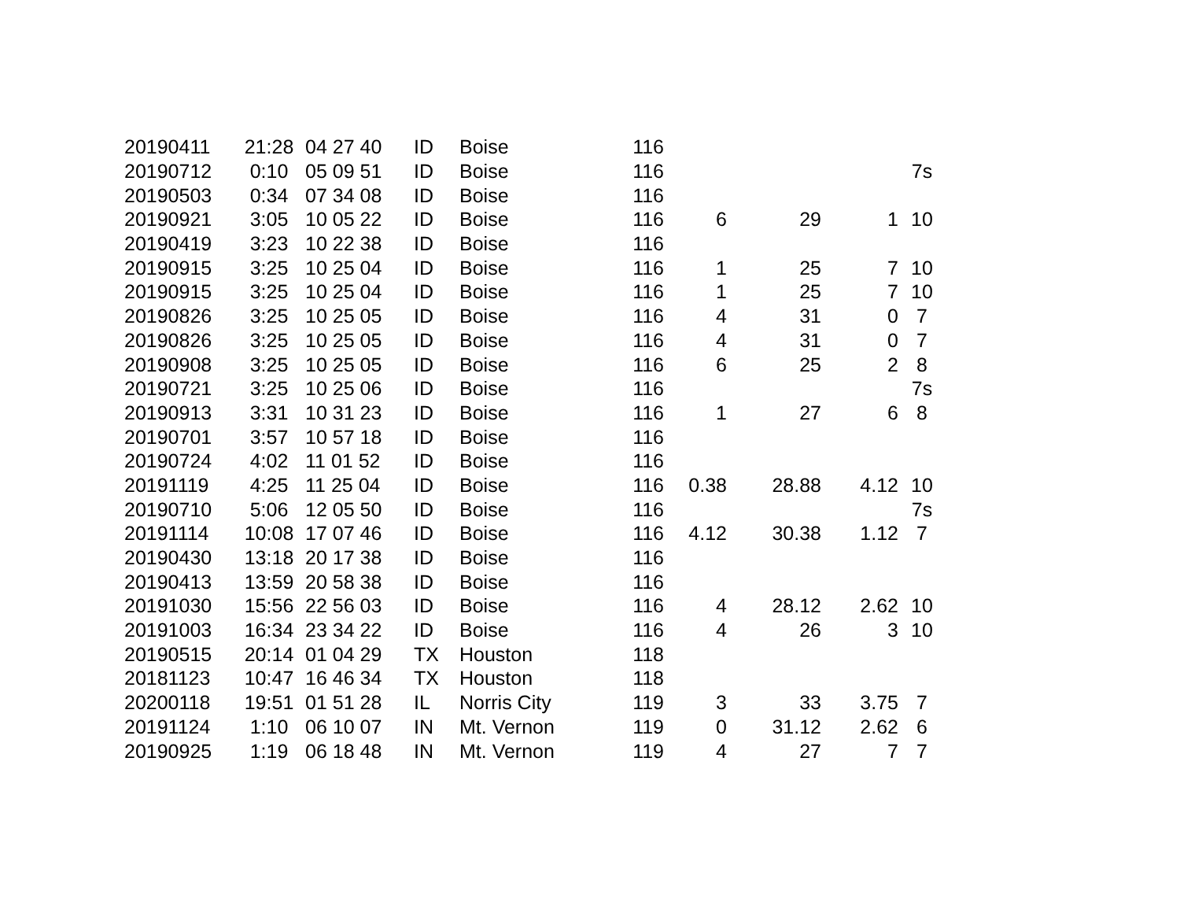| 20190411 | 21:28 | 04 27 40 | ID | Boise | 116 | | | | |
| 20190712 | 0:10 | 05 09 51 | ID | Boise | 116 | | | | 7s |
| 20190503 | 0:34 | 07 34 08 | ID | Boise | 116 | | | | |
| 20190921 | 3:05 | 10 05 22 | ID | Boise | 116 | 6 | 29 | 1 | 10 |
| 20190419 | 3:23 | 10 22 38 | ID | Boise | 116 | | | | |
| 20190915 | 3:25 | 10 25 04 | ID | Boise | 116 | 1 | 25 | 7 | 10 |
| 20190915 | 3:25 | 10 25 04 | ID | Boise | 116 | 1 | 25 | 7 | 10 |
| 20190826 | 3:25 | 10 25 05 | ID | Boise | 116 | 4 | 31 | 0 | 7 |
| 20190826 | 3:25 | 10 25 05 | ID | Boise | 116 | 4 | 31 | 0 | 7 |
| 20190908 | 3:25 | 10 25 05 | ID | Boise | 116 | 6 | 25 | 2 | 8 |
| 20190721 | 3:25 | 10 25 06 | ID | Boise | 116 | | | | 7s |
| 20190913 | 3:31 | 10 31 23 | ID | Boise | 116 | 1 | 27 | 6 | 8 |
| 20190701 | 3:57 | 10 57 18 | ID | Boise | 116 | | | | |
| 20190724 | 4:02 | 11 01 52 | ID | Boise | 116 | | | | |
| 20191119 | 4:25 | 11 25 04 | ID | Boise | 116 | 0.38 | 28.88 | 4.12 | 10 |
| 20190710 | 5:06 | 12 05 50 | ID | Boise | 116 | | | | 7s |
| 20191114 | 10:08 | 17 07 46 | ID | Boise | 116 | 4.12 | 30.38 | 1.12 | 7 |
| 20190430 | 13:18 | 20 17 38 | ID | Boise | 116 | | | | |
| 20190413 | 13:59 | 20 58 38 | ID | Boise | 116 | | | | |
| 20191030 | 15:56 | 22 56 03 | ID | Boise | 116 | 4 | 28.12 | 2.62 | 10 |
| 20191003 | 16:34 | 23 34 22 | ID | Boise | 116 | 4 | 26 | 3 | 10 |
| 20190515 | 20:14 | 01 04 29 | TX | Houston | 118 | | | | |
| 20181123 | 10:47 | 16 46 34 | TX | Houston | 118 | | | | |
| 20200118 | 19:51 | 01 51 28 | IL | Norris City | 119 | 3 | 33 | 3.75 | 7 |
| 20191124 | 1:10 | 06 10 07 | IN | Mt. Vernon | 119 | 0 | 31.12 | 2.62 | 6 |
| 20190925 | 1:19 | 06 18 48 | IN | Mt. Vernon | 119 | 4 | 27 | 7 | 7 |